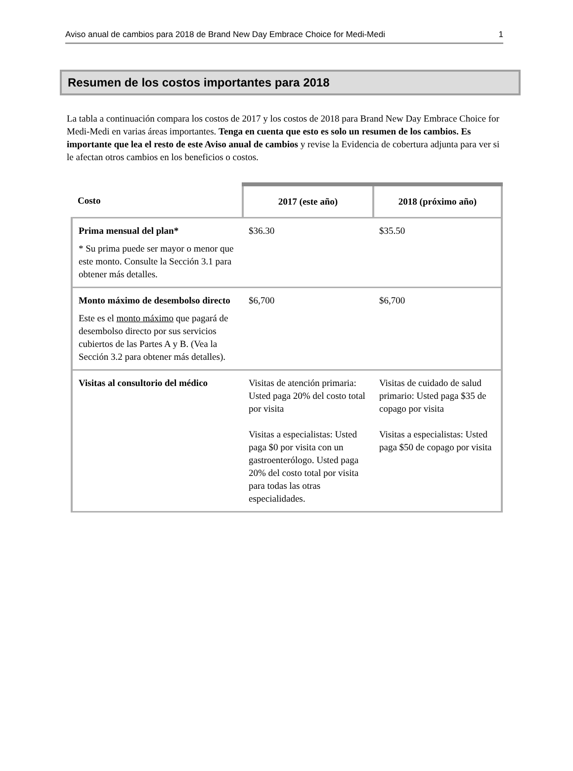Aviso anual de cambios para 2018 de Brand New Day Embrace Choice for Medi-Medi 1
Resumen de los costos importantes para 2018
La tabla a continuación compara los costos de 2017 y los costos de 2018 para Brand New Day Embrace Choice for Medi-Medi en varias áreas importantes. Tenga en cuenta que esto es solo un resumen de los cambios. Es importante que lea el resto de este Aviso anual de cambios y revise la Evidencia de cobertura adjunta para ver si le afectan otros cambios en los beneficios o costos.
| Costo | 2017 (este año) | 2018 (próximo año) |
| --- | --- | --- |
| Prima mensual del plan* * Su prima puede ser mayor o menor que este monto. Consulte la Sección 3.1 para obtener más detalles. | $36.30 | $35.50 |
| Monto máximo de desembolso directo Este es el monto máximo que pagará de desembolso directo por sus servicios cubiertos de las Partes A y B. (Vea la Sección 3.2 para obtener más detalles). | $6,700 | $6,700 |
| Visitas al consultorio del médico | Visitas de atención primaria: Usted paga 20% del costo total por visita Visitas a especialistas: Usted paga $0 por visita con un gastroenterólogo. Usted paga 20% del costo total por visita para todas las otras especialidades. | Visitas de cuidado de salud primario: Usted paga $35 de copago por visita Visitas a especialistas: Usted paga $50 de copago por visita |